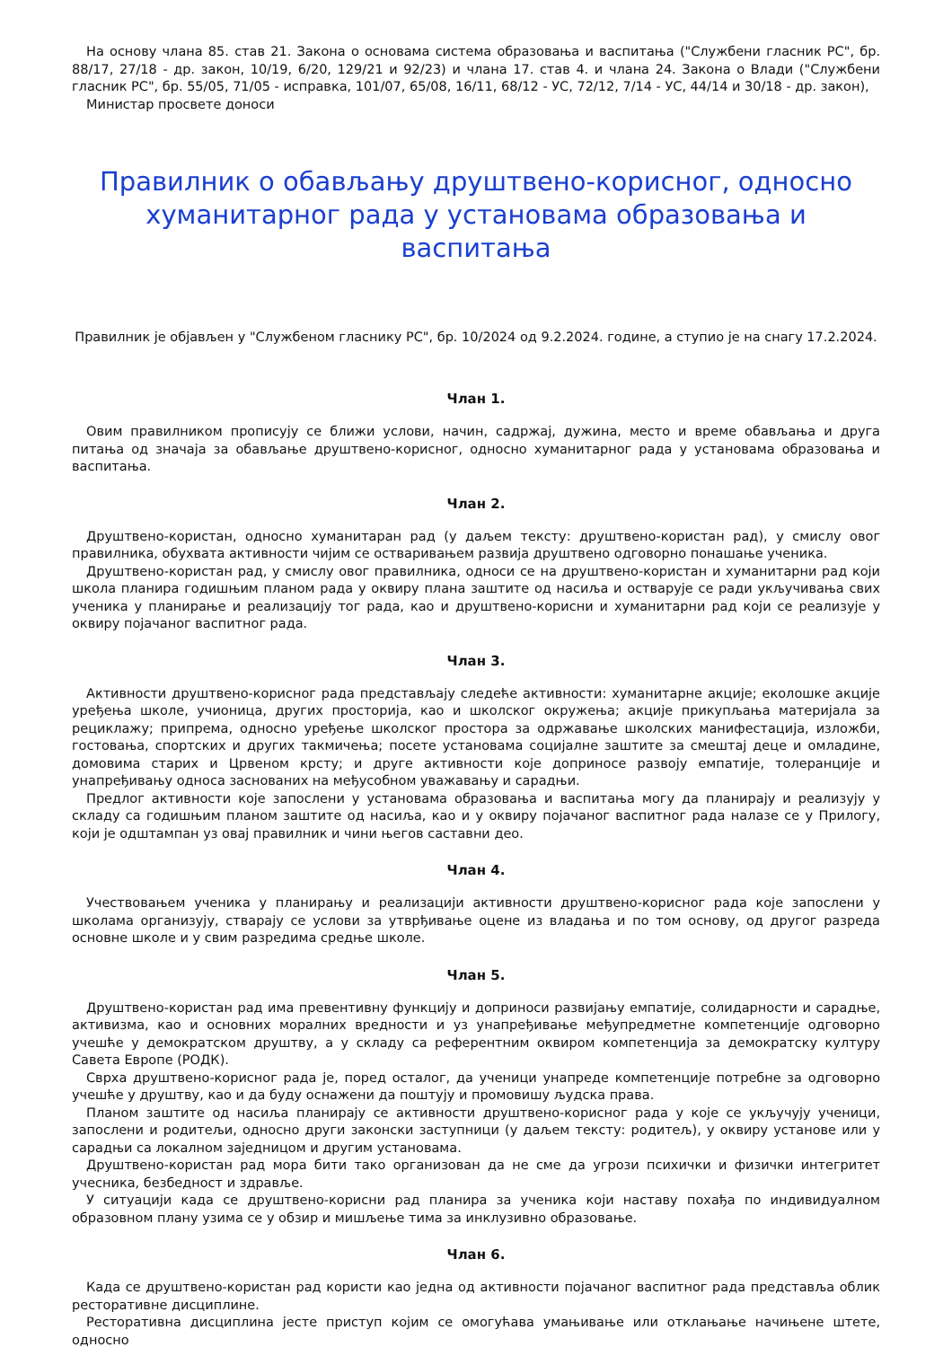На основу члана 85. став 21. Закона о основама система образовања и васпитања ("Службени гласник РС", бр. 88/17, 27/18 - др. закон, 10/19, 6/20, 129/21 и 92/23) и члана 17. став 4. и члана 24. Закона о Влади ("Службени гласник РС", бр. 55/05, 71/05 - исправка, 101/07, 65/08, 16/11, 68/12 - УС, 72/12, 7/14 - УС, 44/14 и 30/18 - др. закон),
Министар просвете доноси
Правилник о обављању друштвено-корисног, односно хуманитарног рада у установама образовања и васпитања
Правилник је објављен у "Службеном гласнику РС", бр. 10/2024 од 9.2.2024. године, а ступио је на снагу 17.2.2024.
Члан 1.
Овим правилником прописују се ближи услови, начин, садржај, дужина, место и време обављања и друга питања од значаја за обављање друштвено-корисног, односно хуманитарног рада у установама образовања и васпитања.
Члан 2.
Друштвено-користан, односно хуманитаран рад (у даљем тексту: друштвено-користан рад), у смислу овог правилника, обухвата активности чијим се остваривањем развија друштвено одговорно понашање ученика.
Друштвено-користан рад, у смислу овог правилника, односи се на друштвено-користан и хуманитарни рад који школа планира годишњим планом рада у оквиру плана заштите од насиља и остварује се ради укључивања свих ученика у планирање и реализацију тог рада, као и друштвено-корисни и хуманитарни рад који се реализује у оквиру појачаног васпитног рада.
Члан 3.
Активности друштвено-корисног рада представљају следеће активности: хуманитарне акције; еколошке акције уређења школе, учионица, других просторија, као и школског окружења; акције прикупљања материјала за рециклажу; припрема, односно уређење школског простора за одржавање школских манифестација, изложби, гостовања, спортских и других такмичења; посете установама социјалне заштите за смештај деце и омладине, домовима старих и Црвеном крсту; и друге активности које доприносе развоју емпатије, толеранције и унапређивању односа заснованих на међусобном уважавању и сарадњи.
Предлог активности које запослени у установама образовања и васпитања могу да планирају и реализују у складу са годишњим планом заштите од насиља, као и у оквиру појачаног васпитног рада налазе се у Прилогу, који је одштампан уз овај правилник и чини његов саставни део.
Члан 4.
Учествовањем ученика у планирању и реализацији активности друштвено-корисног рада које запослени у школама организују, стварају се услови за утврђивање оцене из владања и по том основу, од другог разреда основне школе и у свим разредима средње школе.
Члан 5.
Друштвено-користан рад има превентивну функцију и доприноси развијању емпатије, солидарности и сарадње, активизма, као и основних моралних вредности и уз унапређивање међупредметне компетенције одговорно учешће у демократском друштву, а у складу са референтним оквиром компетенција за демократску културу Савета Европе (РОДК).
Сврха друштвено-корисног рада је, поред осталог, да ученици унапреде компетенције потребне за одговорно учешће у друштву, као и да буду оснажени да поштују и промовишу људска права.
Планом заштите од насиља планирају се активности друштвено-корисног рада у које се укључују ученици, запослени и родитељи, односно други законски заступници (у даљем тексту: родитељ), у оквиру установе или у сарадњи са локалном заједницом и другим установама.
Друштвено-користан рад мора бити тако организован да не сме да угрози психички и физички интегритет учесника, безбедност и здравље.
У ситуацији када се друштвено-корисни рад планира за ученика који наставу похађа по индивидуалном образовном плану узима се у обзир и мишљење тима за инклузивно образовање.
Члан 6.
Када се друштвено-користан рад користи као једна од активности појачаног васпитног рада представља облик ресторативне дисциплине.
Ресторативна дисциплина јесте приступ којим се омогућава умањивање или отклањање начињене штете, односно